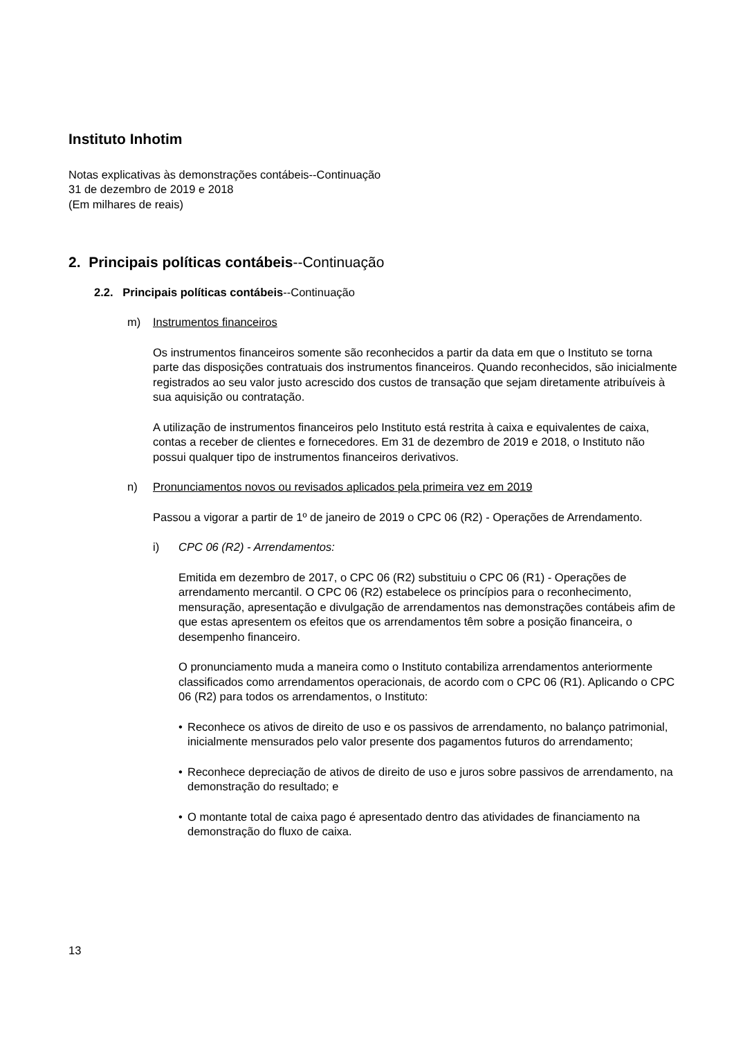Instituto Inhotim
Notas explicativas às demonstrações contábeis--Continuação
31 de dezembro de 2019 e 2018
(Em milhares de reais)
2. Principais políticas contábeis--Continuação
2.2. Principais políticas contábeis--Continuação
m) Instrumentos financeiros
Os instrumentos financeiros somente são reconhecidos a partir da data em que o Instituto se torna parte das disposições contratuais dos instrumentos financeiros. Quando reconhecidos, são inicialmente registrados ao seu valor justo acrescido dos custos de transação que sejam diretamente atribuíveis à sua aquisição ou contratação.
A utilização de instrumentos financeiros pelo Instituto está restrita à caixa e equivalentes de caixa, contas a receber de clientes e fornecedores. Em 31 de dezembro de 2019 e 2018, o Instituto não possui qualquer tipo de instrumentos financeiros derivativos.
n) Pronunciamentos novos ou revisados aplicados pela primeira vez em 2019
Passou a vigorar a partir de 1º de janeiro de 2019 o CPC 06 (R2) - Operações de Arrendamento.
i) CPC 06 (R2) - Arrendamentos:
Emitida em dezembro de 2017, o CPC 06 (R2) substituiu o CPC 06 (R1) - Operações de arrendamento mercantil. O CPC 06 (R2) estabelece os princípios para o reconhecimento, mensuração, apresentação e divulgação de arrendamentos nas demonstrações contábeis afim de que estas apresentem os efeitos que os arrendamentos têm sobre a posição financeira, o desempenho financeiro.
O pronunciamento muda a maneira como o Instituto contabiliza arrendamentos anteriormente classificados como arrendamentos operacionais, de acordo com o CPC 06 (R1). Aplicando o CPC 06 (R2) para todos os arrendamentos, o Instituto:
• Reconhece os ativos de direito de uso e os passivos de arrendamento, no balanço patrimonial, inicialmente mensurados pelo valor presente dos pagamentos futuros do arrendamento;
• Reconhece depreciação de ativos de direito de uso e juros sobre passivos de arrendamento, na demonstração do resultado; e
• O montante total de caixa pago é apresentado dentro das atividades de financiamento na demonstração do fluxo de caixa.
13